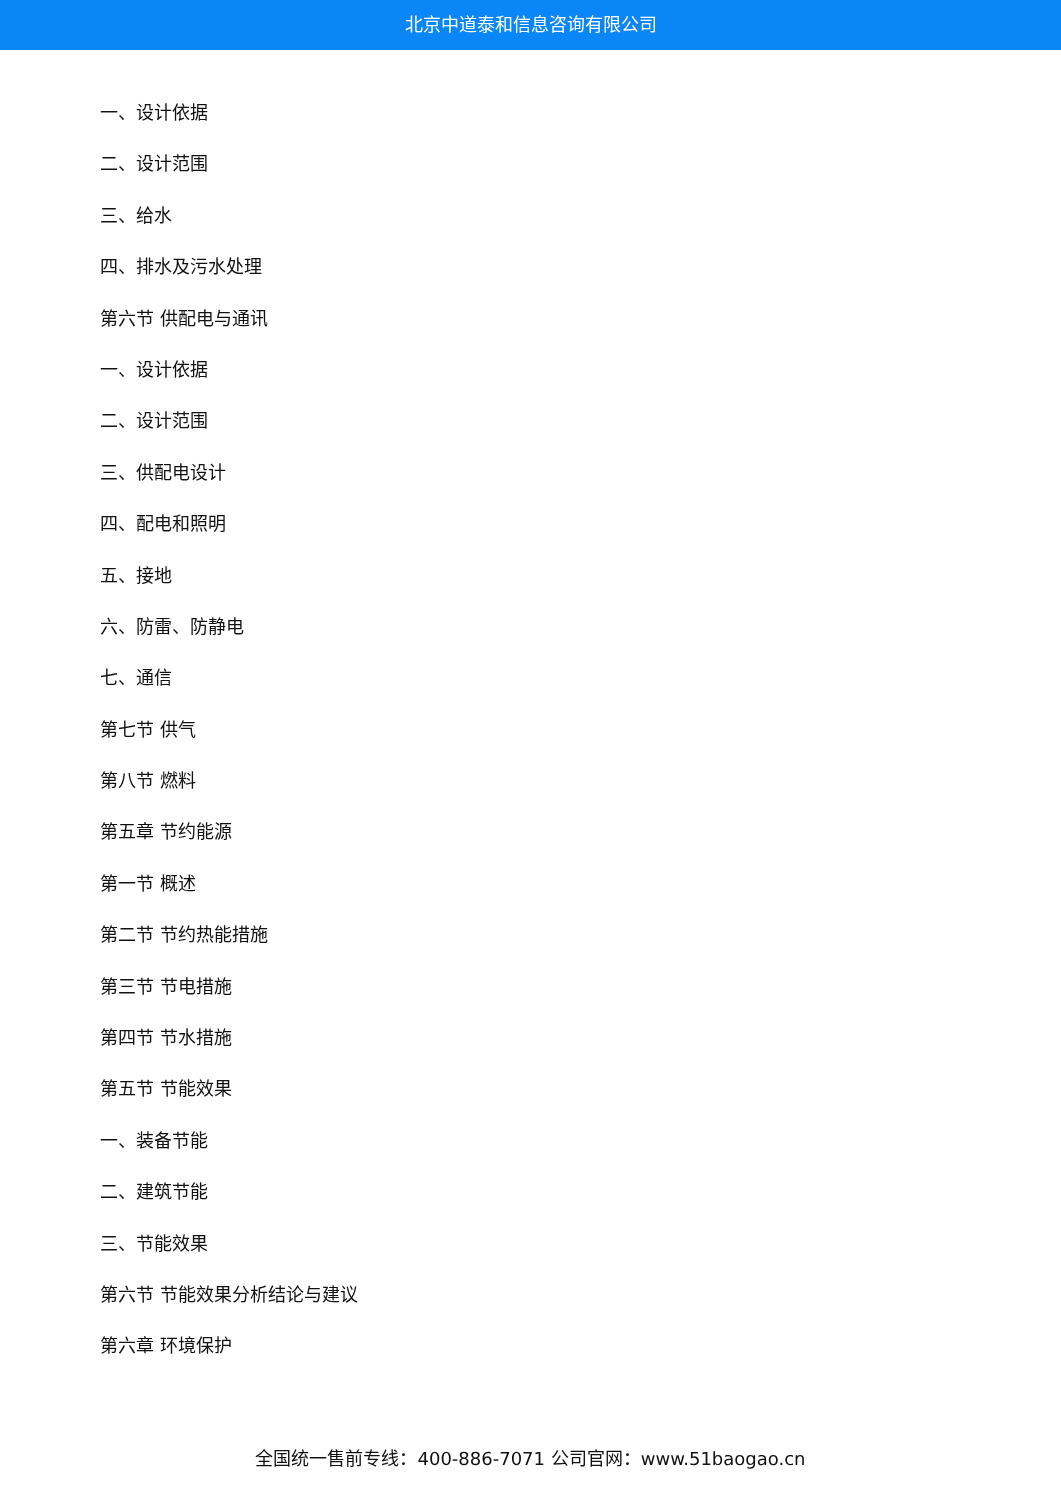北京中道泰和信息咨询有限公司
一、设计依据
二、设计范围
三、给水
四、排水及污水处理
第六节 供配电与通讯
一、设计依据
二、设计范围
三、供配电设计
四、配电和照明
五、接地
六、防雷、防静电
七、通信
第七节 供气
第八节 燃料
第五章 节约能源
第一节 概述
第二节 节约热能措施
第三节 节电措施
第四节 节水措施
第五节 节能效果
一、装备节能
二、建筑节能
三、节能效果
第六节 节能效果分析结论与建议
第六章 环境保护
全国统一售前专线：400-886-7071 公司官网：www.51baogao.cn